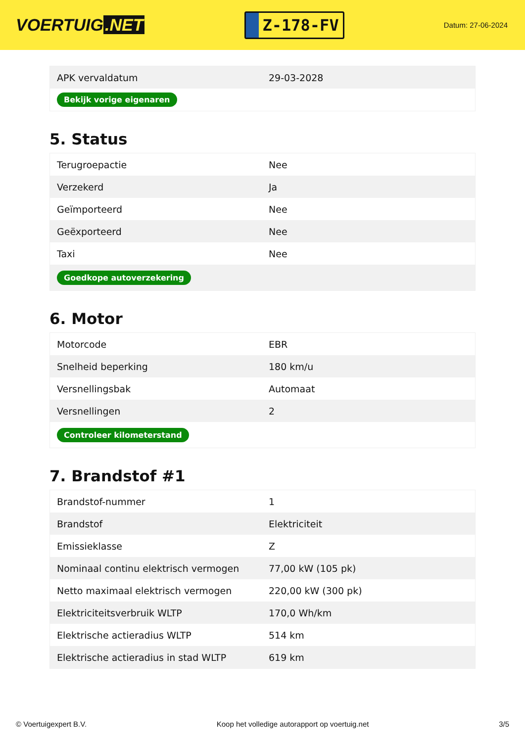VOERTUIG.NET
Z-178-FV
Datum: 27-06-2024
| APK vervaldatum | 29-03-2028 |
| Bekijk vorige eigenaren | |
5. Status
| Terugroepactie | Nee |
| Verzekerd | Ja |
| Geïmporteerd | Nee |
| Geëxporteerd | Nee |
| Taxi | Nee |
| Goedkope autoverzekering | |
6. Motor
| Motorcode | EBR |
| Snelheid beperking | 180 km/u |
| Versnellingsbak | Automaat |
| Versnellingen | 2 |
| Controleer kilometerstand | |
7. Brandstof #1
| Brandstof-nummer | 1 |
| Brandstof | Elektriciteit |
| Emissieklasse | Z |
| Nominaal continu elektrisch vermogen | 77,00 kW (105 pk) |
| Netto maximaal elektrisch vermogen | 220,00 kW (300 pk) |
| Elektriciteitsverbruik WLTP | 170,0 Wh/km |
| Elektrische actieradius WLTP | 514 km |
| Elektrische actieradius in stad WLTP | 619 km |
© Voertuigexpert B.V. Koop het volledige autorapport op voertuig.net 3/5